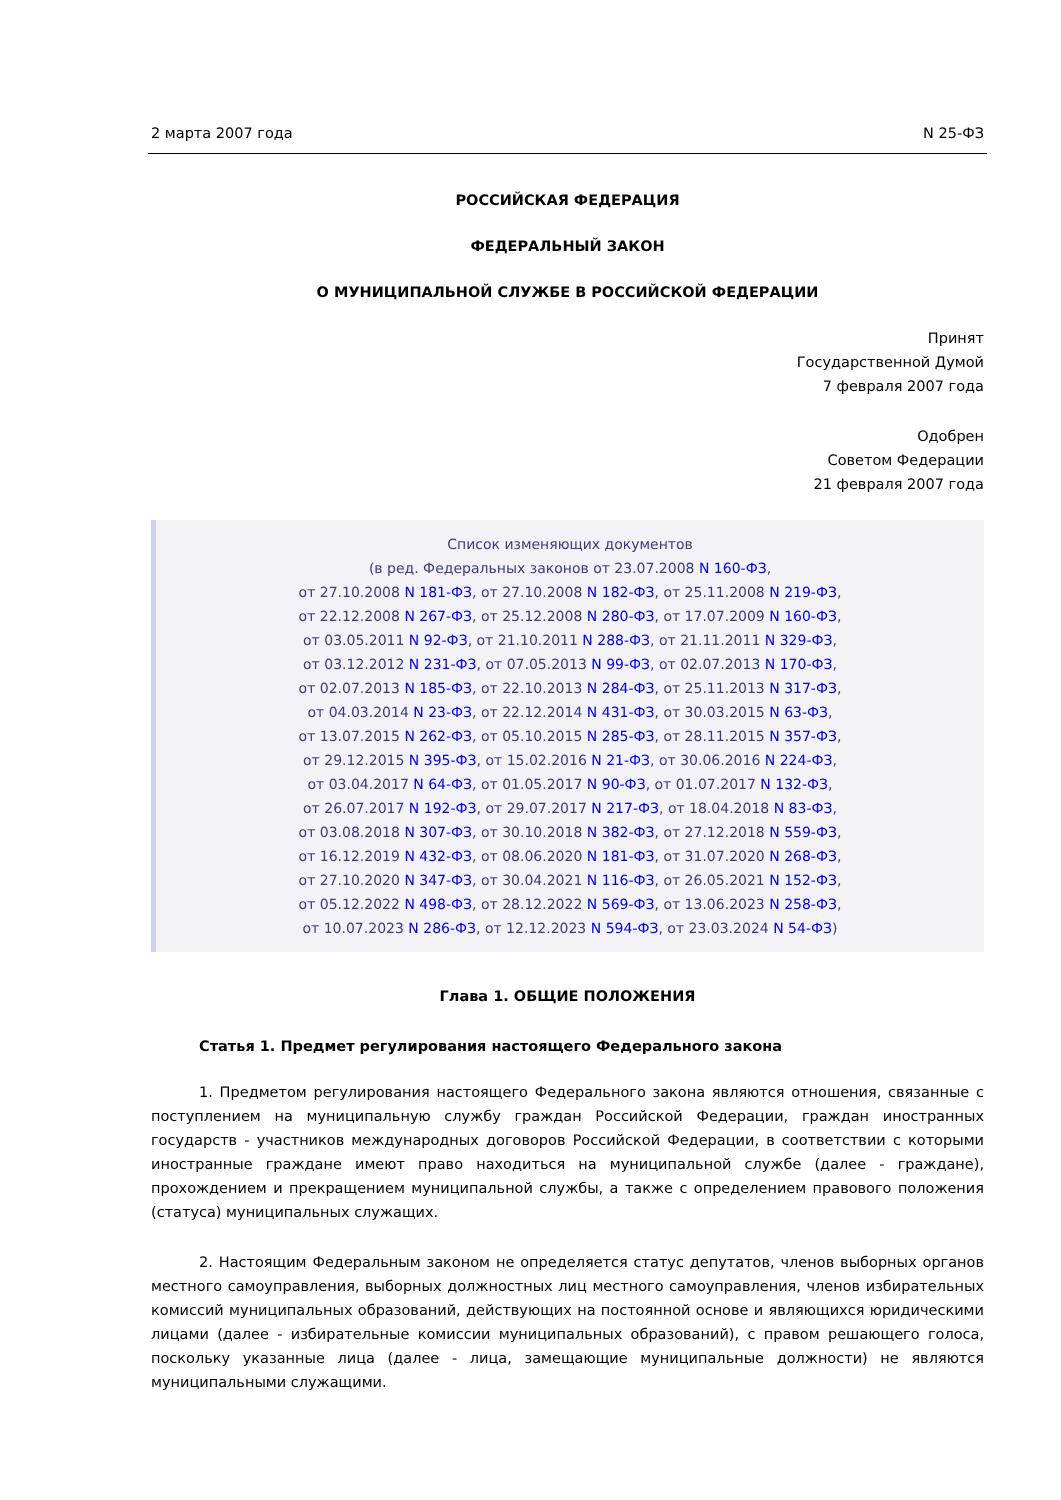2 марта 2007 года N 25-ФЗ
РОССИЙСКАЯ ФЕДЕРАЦИЯ
ФЕДЕРАЛЬНЫЙ ЗАКОН
О МУНИЦИПАЛЬНОЙ СЛУЖБЕ В РОССИЙСКОЙ ФЕДЕРАЦИИ
Принят
Государственной Думой
7 февраля 2007 года
Одобрен
Советом Федерации
21 февраля 2007 года
Список изменяющих документов
(в ред. Федеральных законов от 23.07.2008 N 160-ФЗ,
от 27.10.2008 N 181-ФЗ, от 27.10.2008 N 182-ФЗ, от 25.11.2008 N 219-ФЗ,
от 22.12.2008 N 267-ФЗ, от 25.12.2008 N 280-ФЗ, от 17.07.2009 N 160-ФЗ,
от 03.05.2011 N 92-ФЗ, от 21.10.2011 N 288-ФЗ, от 21.11.2011 N 329-ФЗ,
от 03.12.2012 N 231-ФЗ, от 07.05.2013 N 99-ФЗ, от 02.07.2013 N 170-ФЗ,
от 02.07.2013 N 185-ФЗ, от 22.10.2013 N 284-ФЗ, от 25.11.2013 N 317-ФЗ,
от 04.03.2014 N 23-ФЗ, от 22.12.2014 N 431-ФЗ, от 30.03.2015 N 63-ФЗ,
от 13.07.2015 N 262-ФЗ, от 05.10.2015 N 285-ФЗ, от 28.11.2015 N 357-ФЗ,
от 29.12.2015 N 395-ФЗ, от 15.02.2016 N 21-ФЗ, от 30.06.2016 N 224-ФЗ,
от 03.04.2017 N 64-ФЗ, от 01.05.2017 N 90-ФЗ, от 01.07.2017 N 132-ФЗ,
от 26.07.2017 N 192-ФЗ, от 29.07.2017 N 217-ФЗ, от 18.04.2018 N 83-ФЗ,
от 03.08.2018 N 307-ФЗ, от 30.10.2018 N 382-ФЗ, от 27.12.2018 N 559-ФЗ,
от 16.12.2019 N 432-ФЗ, от 08.06.2020 N 181-ФЗ, от 31.07.2020 N 268-ФЗ,
от 27.10.2020 N 347-ФЗ, от 30.04.2021 N 116-ФЗ, от 26.05.2021 N 152-ФЗ,
от 05.12.2022 N 498-ФЗ, от 28.12.2022 N 569-ФЗ, от 13.06.2023 N 258-ФЗ,
от 10.07.2023 N 286-ФЗ, от 12.12.2023 N 594-ФЗ, от 23.03.2024 N 54-ФЗ)
Глава 1. ОБЩИЕ ПОЛОЖЕНИЯ
Статья 1. Предмет регулирования настоящего Федерального закона
1. Предметом регулирования настоящего Федерального закона являются отношения, связанные с поступлением на муниципальную службу граждан Российской Федерации, граждан иностранных государств - участников международных договоров Российской Федерации, в соответствии с которыми иностранные граждане имеют право находиться на муниципальной службе (далее - граждане), прохождением и прекращением муниципальной службы, а также с определением правового положения (статуса) муниципальных служащих.
2. Настоящим Федеральным законом не определяется статус депутатов, членов выборных органов местного самоуправления, выборных должностных лиц местного самоуправления, членов избирательных комиссий муниципальных образований, действующих на постоянной основе и являющихся юридическими лицами (далее - избирательные комиссии муниципальных образований), с правом решающего голоса, поскольку указанные лица (далее - лица, замещающие муниципальные должности) не являются муниципальными служащими.